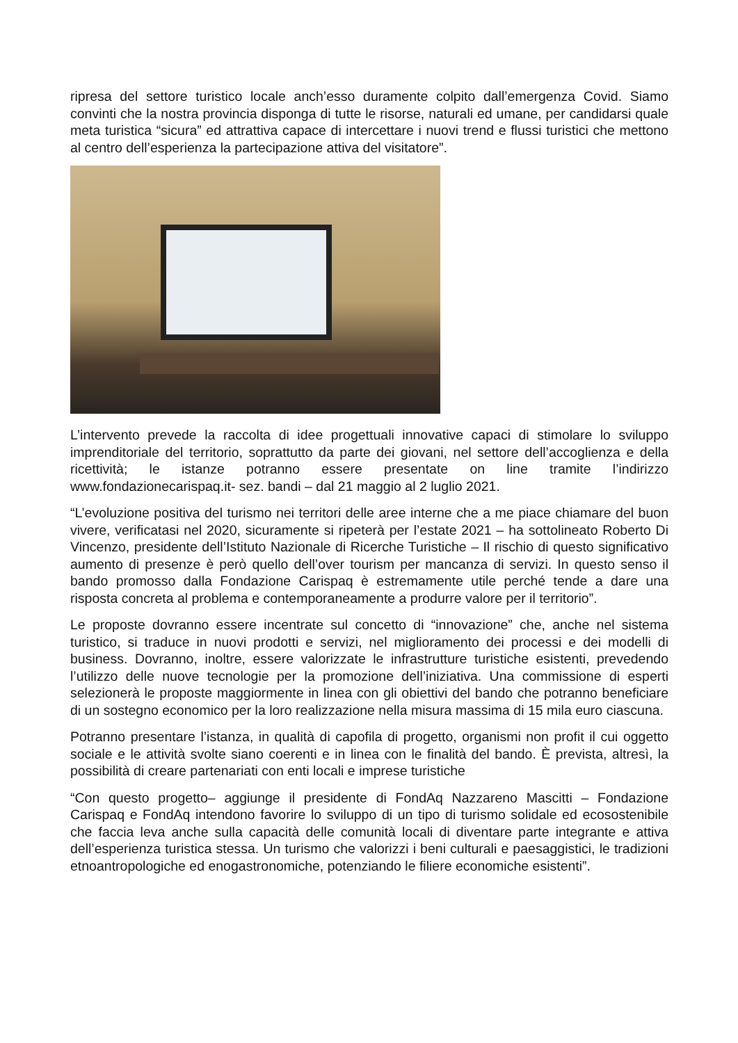ripresa del settore turistico locale anch’esso duramente colpito dall’emergenza Covid. Siamo convinti che la nostra provincia disponga di tutte le risorse, naturali ed umane, per candidarsi quale meta turistica “sicura” ed attrattiva capace di intercettare i nuovi trend e flussi turistici che mettono al centro dell’esperienza la partecipazione attiva del visitatore”.
L’intervento prevede la raccolta di idee progettuali innovative capaci di stimolare lo sviluppo imprenditoriale del territorio, soprattutto da parte dei giovani, nel settore dell’accoglienza e della ricettività; le istanze potranno essere presentate on line tramite l’indirizzo www.fondazionecarispaq.it- sez. bandi – dal 21 maggio al 2 luglio 2021.
“L’evoluzione positiva del turismo nei territori delle aree interne che a me piace chiamare del buon vivere, verificatasi nel 2020, sicuramente si ripeterà per l’estate 2021 – ha sottolineato Roberto Di Vincenzo, presidente dell’Istituto Nazionale di Ricerche Turistiche – Il rischio di questo significativo aumento di presenze è però quello dell’over tourism per mancanza di servizi. In questo senso il bando promosso dalla Fondazione Carispaq è estremamente utile perché tende a dare una risposta concreta al problema e contemporaneamente a produrre valore per il territorio”.
Le proposte dovranno essere incentrate sul concetto di “innovazione” che, anche nel sistema turistico, si traduce in nuovi prodotti e servizi, nel miglioramento dei processi e dei modelli di business. Dovranno, inoltre, essere valorizzate le infrastrutture turistiche esistenti, prevedendo l’utilizzo delle nuove tecnologie per la promozione dell’iniziativa. Una commissione di esperti selezionerà le proposte maggiormente in linea con gli obiettivi del bando che potranno beneficiare di un sostegno economico per la loro realizzazione nella misura massima di 15 mila euro ciascuna.
Potranno presentare l’istanza, in qualità di capofila di progetto, organismi non profit il cui oggetto sociale e le attività svolte siano coerenti e in linea con le finalità del bando. È prevista, altresì, la possibilità di creare partenariati con enti locali e imprese turistiche
“Con questo progetto– aggiunge il presidente di FondAq Nazzareno Mascitti – Fondazione Carispaq e FondAq intendono favorire lo sviluppo di un tipo di turismo solidale ed ecosostenibile che faccia leva anche sulla capacità delle comunità locali di diventare parte integrante e attiva dell’esperienza turistica stessa. Un turismo che valorizzi i beni culturali e paesaggistici, le tradizioni etnoantropologiche ed enogastronomiche, potenziando le filiere economiche esistenti”.